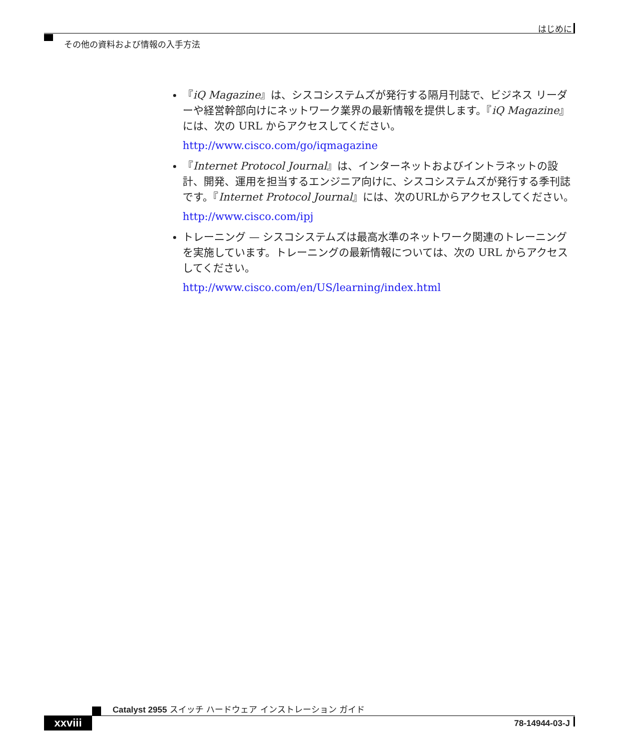はじめに
その他の資料および情報の入手方法
『iQ Magazine』は、シスコシステムズが発行する隔月刊誌で、ビジネス リーダーや経営幹部向けにネットワーク業界の最新情報を提供します。『iQ Magazine』には、次の URL からアクセスしてください。
http://www.cisco.com/go/iqmagazine
『Internet Protocol Journal』は、インターネットおよびイントラネットの設計、開発、運用を担当するエンジニア向けに、シスコシステムズが発行する季刊誌です。『Internet Protocol Journal』には、次のURLからアクセスしてください。
http://www.cisco.com/ipj
トレーニング — シスコシステムズは最高水準のネットワーク関連のトレーニングを実施しています。トレーニングの最新情報については、次の URL からアクセスしてください。
http://www.cisco.com/en/US/learning/index.html
Catalyst 2955 スイッチ ハードウェア インストレーション ガイド
xxviii 78-14944-03-J